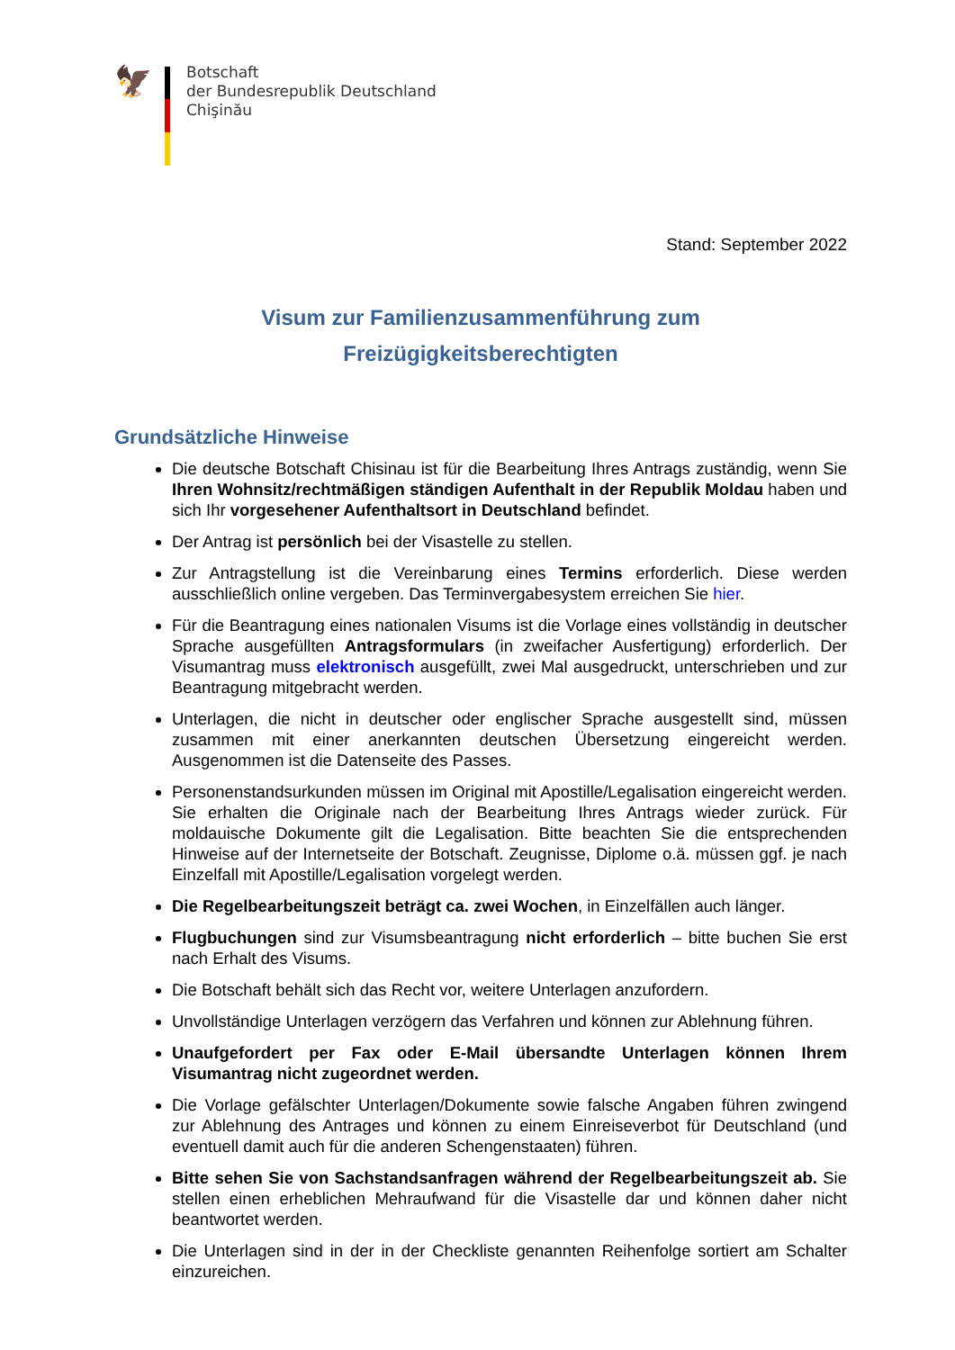🦅
Botschaft
der Bundesrepublik Deutschland
Chişinău
Stand: September 2022
Visum zur Familienzusammenführung zum
Freizügigkeitsberechtigten
Grundsätzliche Hinweise
Die deutsche Botschaft Chisinau ist für die Bearbeitung Ihres Antrags zuständig, wenn Sie Ihren Wohnsitz/rechtmäßigen ständigen Aufenthalt in der Republik Moldau haben und sich Ihr vorgesehener Aufenthaltsort in Deutschland befindet.
Der Antrag ist persönlich bei der Visastelle zu stellen.
Zur Antragstellung ist die Vereinbarung eines Termins erforderlich. Diese werden ausschließlich online vergeben. Das Terminvergabesystem erreichen Sie hier.
Für die Beantragung eines nationalen Visums ist die Vorlage eines vollständig in deutscher Sprache ausgefüllten Antragsformulars (in zweifacher Ausfertigung) erforderlich. Der Visumantrag muss elektronisch ausgefüllt, zwei Mal ausgedruckt, unterschrieben und zur Beantragung mitgebracht werden.
Unterlagen, die nicht in deutscher oder englischer Sprache ausgestellt sind, müssen zusammen mit einer anerkannten deutschen Übersetzung eingereicht werden. Ausgenommen ist die Datenseite des Passes.
Personenstandsurkunden müssen im Original mit Apostille/Legalisation eingereicht werden. Sie erhalten die Originale nach der Bearbeitung Ihres Antrags wieder zurück. Für moldauische Dokumente gilt die Legalisation. Bitte beachten Sie die entsprechenden Hinweise auf der Internetseite der Botschaft. Zeugnisse, Diplome o.ä. müssen ggf. je nach Einzelfall mit Apostille/Legalisation vorgelegt werden.
Die Regelbearbeitungszeit beträgt ca. zwei Wochen, in Einzelfällen auch länger.
Flugbuchungen sind zur Visumsbeantragung nicht erforderlich – bitte buchen Sie erst nach Erhalt des Visums.
Die Botschaft behält sich das Recht vor, weitere Unterlagen anzufordern.
Unvollständige Unterlagen verzögern das Verfahren und können zur Ablehnung führen.
Unaufgefordert per Fax oder E-Mail übersandte Unterlagen können Ihrem Visumantrag nicht zugeordnet werden.
Die Vorlage gefälschter Unterlagen/Dokumente sowie falsche Angaben führen zwingend zur Ablehnung des Antrages und können zu einem Einreiseverbot für Deutschland (und eventuell damit auch für die anderen Schengenstaaten) führen.
Bitte sehen Sie von Sachstandsanfragen während der Regelbearbeitungszeit ab. Sie stellen einen erheblichen Mehraufwand für die Visastelle dar und können daher nicht beantwortet werden.
Die Unterlagen sind in der in der Checkliste genannten Reihenfolge sortiert am Schalter einzureichen.